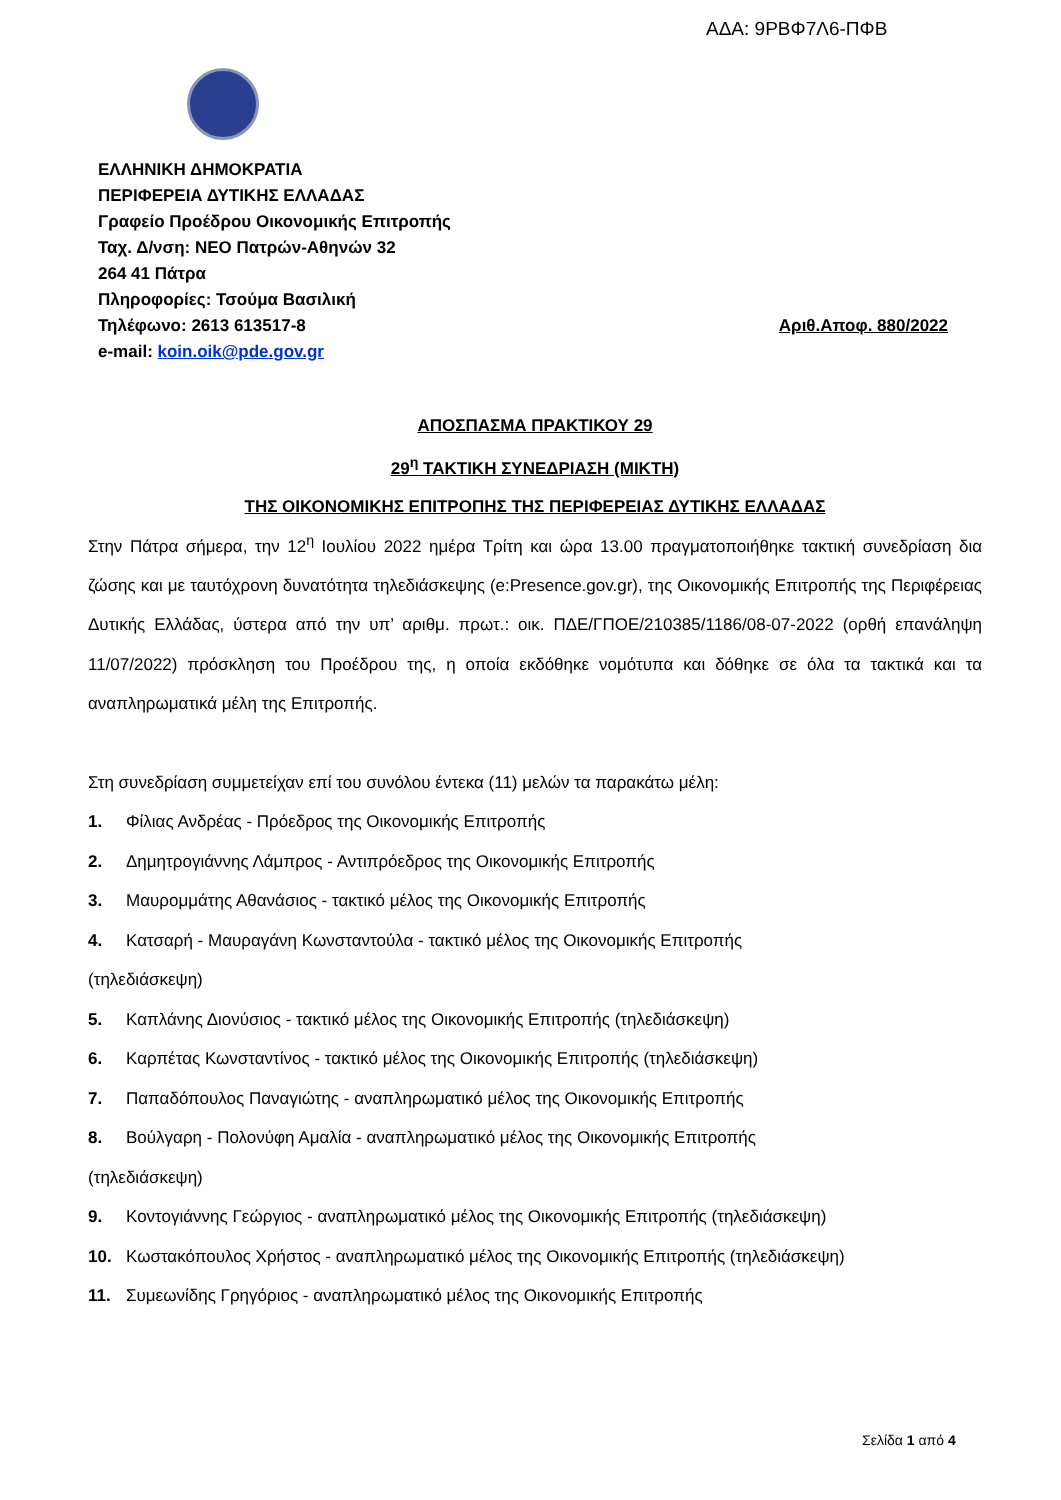ΑΔΑ: 9ΡΒΦ7Λ6-ΠΦΒ
ΕΛΛΗΝΙΚΗ ΔΗΜΟΚΡΑΤΙΑ
ΠΕΡΙΦΕΡΕΙΑ ΔΥΤΙΚΗΣ ΕΛΛΑΔΑΣ
Γραφείο Προέδρου Οικονομικής Επιτροπής
Ταχ. Δ/νση: ΝΕΟ Πατρών-Αθηνών 32
264 41 Πάτρα
Πληροφορίες: Τσούμα Βασιλική
Τηλέφωνο: 2613 613517-8 Αριθ.Αποφ. 880/2022
e-mail: koin.oik@pde.gov.gr
ΑΠΟΣΠΑΣΜΑ ΠΡΑΚΤΙΚΟΥ 29
29<sup>η</sup> ΤΑΚΤΙΚΗ ΣΥΝΕΔΡΙΑΣΗ (ΜΙΚΤΗ)
ΤΗΣ ΟΙΚΟΝΟΜΙΚΗΣ ΕΠΙΤΡΟΠΗΣ ΤΗΣ ΠΕΡΙΦΕΡΕΙΑΣ ΔΥΤΙΚΗΣ ΕΛΛΑΔΑΣ
Στην Πάτρα σήμερα, την 12<sup>η</sup> Ιουλίου 2022 ημέρα Τρίτη και ώρα 13.00 πραγματοποιήθηκε τακτική συνεδρίαση δια ζώσης και με ταυτόχρονη δυνατότητα τηλεδιάσκεψης (e:Presence.gov.gr), της Οικονομικής Επιτροπής της Περιφέρειας Δυτικής Ελλάδας, ύστερα από την υπ’ αριθμ. πρωτ.: οικ. ΠΔΕ/ΓΠΟΕ/210385/1186/08-07-2022 (ορθή επανάληψη 11/07/2022) πρόσκληση του Προέδρου της, η οποία εκδόθηκε νομότυπα και δόθηκε σε όλα τα τακτικά και τα αναπληρωματικά μέλη της Επιτροπής.
Στη συνεδρίαση συμμετείχαν επί του συνόλου έντεκα (11) μελών τα παρακάτω μέλη:
1. Φίλιας Ανδρέας - Πρόεδρος της Οικονομικής Επιτροπής
2. Δημητρογιάννης Λάμπρος - Αντιπρόεδρος της Οικονομικής Επιτροπής
3. Μαυρομμάτης Αθανάσιος - τακτικό μέλος της Οικονομικής Επιτροπής
4. Κατσαρή - Μαυραγάνη Κωνσταντούλα - τακτικό μέλος της Οικονομικής Επιτροπής
(τηλεδιάσκεψη)
5. Καπλάνης Διονύσιος - τακτικό μέλος της Οικονομικής Επιτροπής (τηλεδιάσκεψη)
6. Καρπέτας Κωνσταντίνος - τακτικό μέλος της Οικονομικής Επιτροπής (τηλεδιάσκεψη)
7. Παπαδόπουλος Παναγιώτης - αναπληρωματικό μέλος της Οικονομικής Επιτροπής
8. Βούλγαρη - Πολονύφη Αμαλία - αναπληρωματικό μέλος της Οικονομικής Επιτροπής
(τηλεδιάσκεψη)
9. Κοντογιάννης Γεώργιος - αναπληρωματικό μέλος της Οικονομικής Επιτροπής (τηλεδιάσκεψη)
10. Κωστακόπουλος Χρήστος - αναπληρωματικό μέλος της Οικονομικής Επιτροπής (τηλεδιάσκεψη)
11. Συμεωνίδης Γρηγόριος - αναπληρωματικό μέλος της Οικονομικής Επιτροπής
Σελίδα 1 από 4